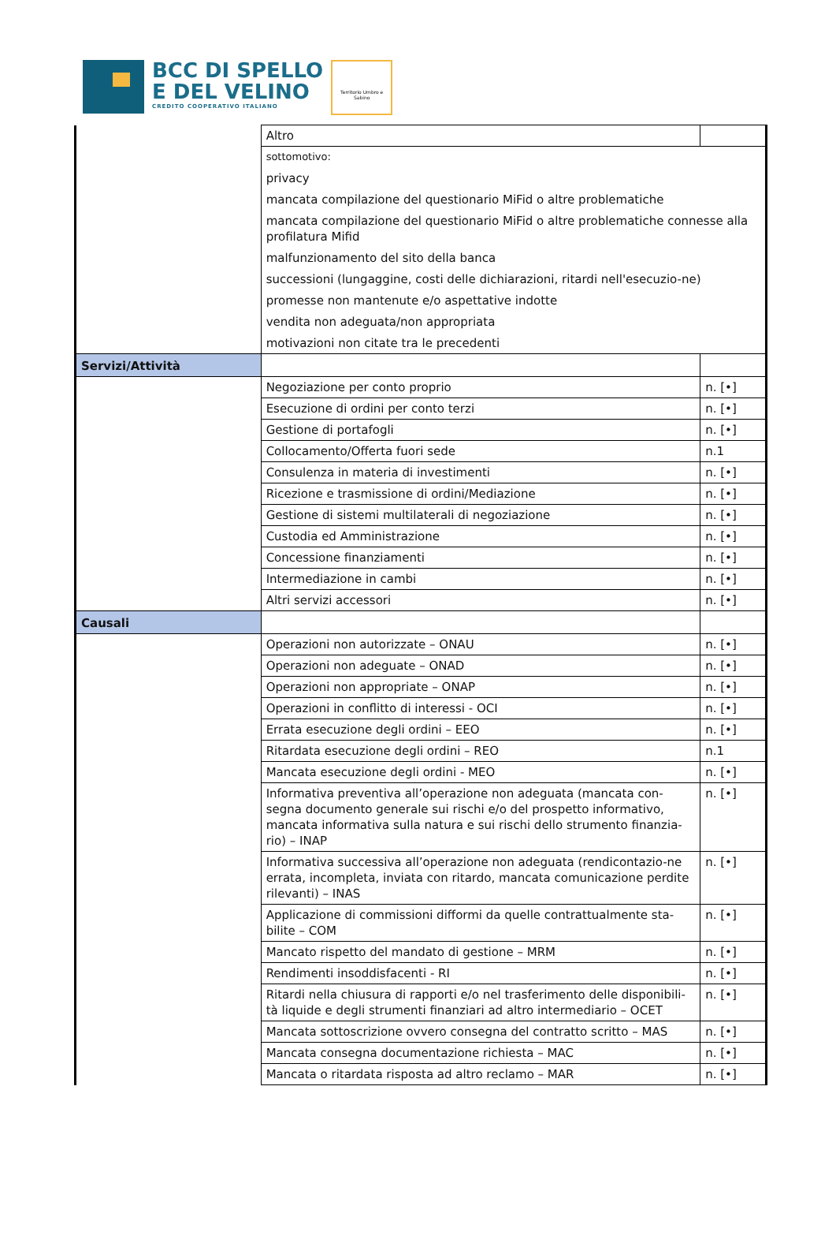BCC DI SPELLO
E DEL VELINO
CREDITO COOPERATIVO ITALIANO
Territorio Umbro e Sabino
| | Altro | |
| | sottomotivo: privacy mancata compilazione del questionario MiFid o altre problematiche mancata compilazione del questionario MiFid o altre problematiche connesse alla profilatura Mifid malfunzionamento del sito della banca successioni (lungaggine, costi delle dichiarazioni, ritardi nell'esecuzio-ne) promesse non mantenute e/o aspettative indotte vendita non adeguata/non appropriata motivazioni non citate tra le precedenti | |
| Servizi/Attività | | |
| | Negoziazione per conto proprio | n. [•] |
| | Esecuzione di ordini per conto terzi | n. [•] |
| | Gestione di portafogli | n. [•] |
| | Collocamento/Offerta fuori sede | n.1 |
| | Consulenza in materia di investimenti | n. [•] |
| | Ricezione e trasmissione di ordini/Mediazione | n. [•] |
| | Gestione di sistemi multilaterali di negoziazione | n. [•] |
| | Custodia ed Amministrazione | n. [•] |
| | Concessione finanziamenti | n. [•] |
| | Intermediazione in cambi | n. [•] |
| | Altri servizi accessori | n. [•] |
| Causali | | |
| | Operazioni non autorizzate – ONAU | n. [•] |
| | Operazioni non adeguate – ONAD | n. [•] |
| | Operazioni non appropriate – ONAP | n. [•] |
| | Operazioni in conflitto di interessi - OCI | n. [•] |
| | Errata esecuzione degli ordini – EEO | n. [•] |
| | Ritardata esecuzione degli ordini – REO | n.1 |
| | Mancata esecuzione degli ordini - MEO | n. [•] |
| | Informativa preventiva all’operazione non adeguata (mancata con-segna documento generale sui rischi e/o del prospetto informativo, mancata informativa sulla natura e sui rischi dello strumento finanzia-rio) – INAP | n. [•] |
| | Informativa successiva all’operazione non adeguata (rendicontazio-ne errata, incompleta, inviata con ritardo, mancata comunicazione perdite rilevanti) – INAS | n. [•] |
| | Applicazione di commissioni difformi da quelle contrattualmente sta-bilite – COM | n. [•] |
| | Mancato rispetto del mandato di gestione – MRM | n. [•] |
| | Rendimenti insoddisfacenti - RI | n. [•] |
| | Ritardi nella chiusura di rapporti e/o nel trasferimento delle disponibili-tà liquide e degli strumenti finanziari ad altro intermediario – OCET | n. [•] |
| | Mancata sottoscrizione ovvero consegna del contratto scritto – MAS | n. [•] |
| | Mancata consegna documentazione richiesta – MAC | n. [•] |
| | Mancata o ritardata risposta ad altro reclamo – MAR | n. [•] |